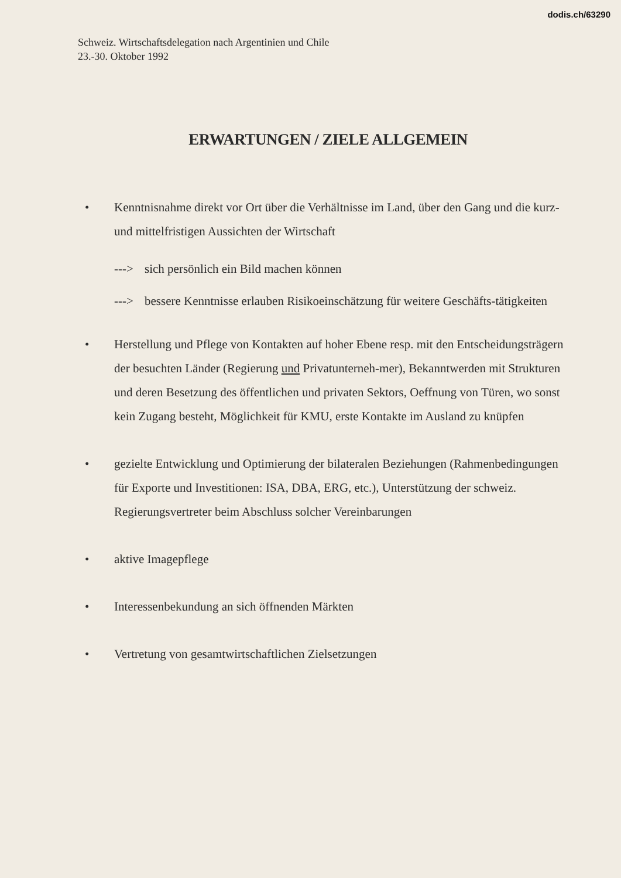dodis.ch/63290
Schweiz. Wirtschaftsdelegation nach Argentinien und Chile
23.-30. Oktober 1992
ERWARTUNGEN / ZIELE ALLGEMEIN
• Kenntnisnahme direkt vor Ort über die Verhältnisse im Land, über den Gang und die kurz- und mittelfristigen Aussichten der Wirtschaft
---> sich persönlich ein Bild machen können
---> bessere Kenntnisse erlauben Risikoeinschätzung für weitere Geschäfts-tätigkeiten
• Herstellung und Pflege von Kontakten auf hoher Ebene resp. mit den Entscheidungsträgern der besuchten Länder (Regierung und Privatunterneh-mer), Bekanntwerden mit Strukturen und deren Besetzung des öffentlichen und privaten Sektors, Oeffnung von Türen, wo sonst kein Zugang besteht, Möglichkeit für KMU, erste Kontakte im Ausland zu knüpfen
• gezielte Entwicklung und Optimierung der bilateralen Beziehungen (Rahmenbedingungen für Exporte und Investitionen: ISA, DBA, ERG, etc.), Unterstützung der schweiz. Regierungsvertreter beim Abschluss solcher Vereinbarungen
• aktive Imagepflege
• Interessenbekundung an sich öffnenden Märkten
• Vertretung von gesamtwirtschaftlichen Zielsetzungen